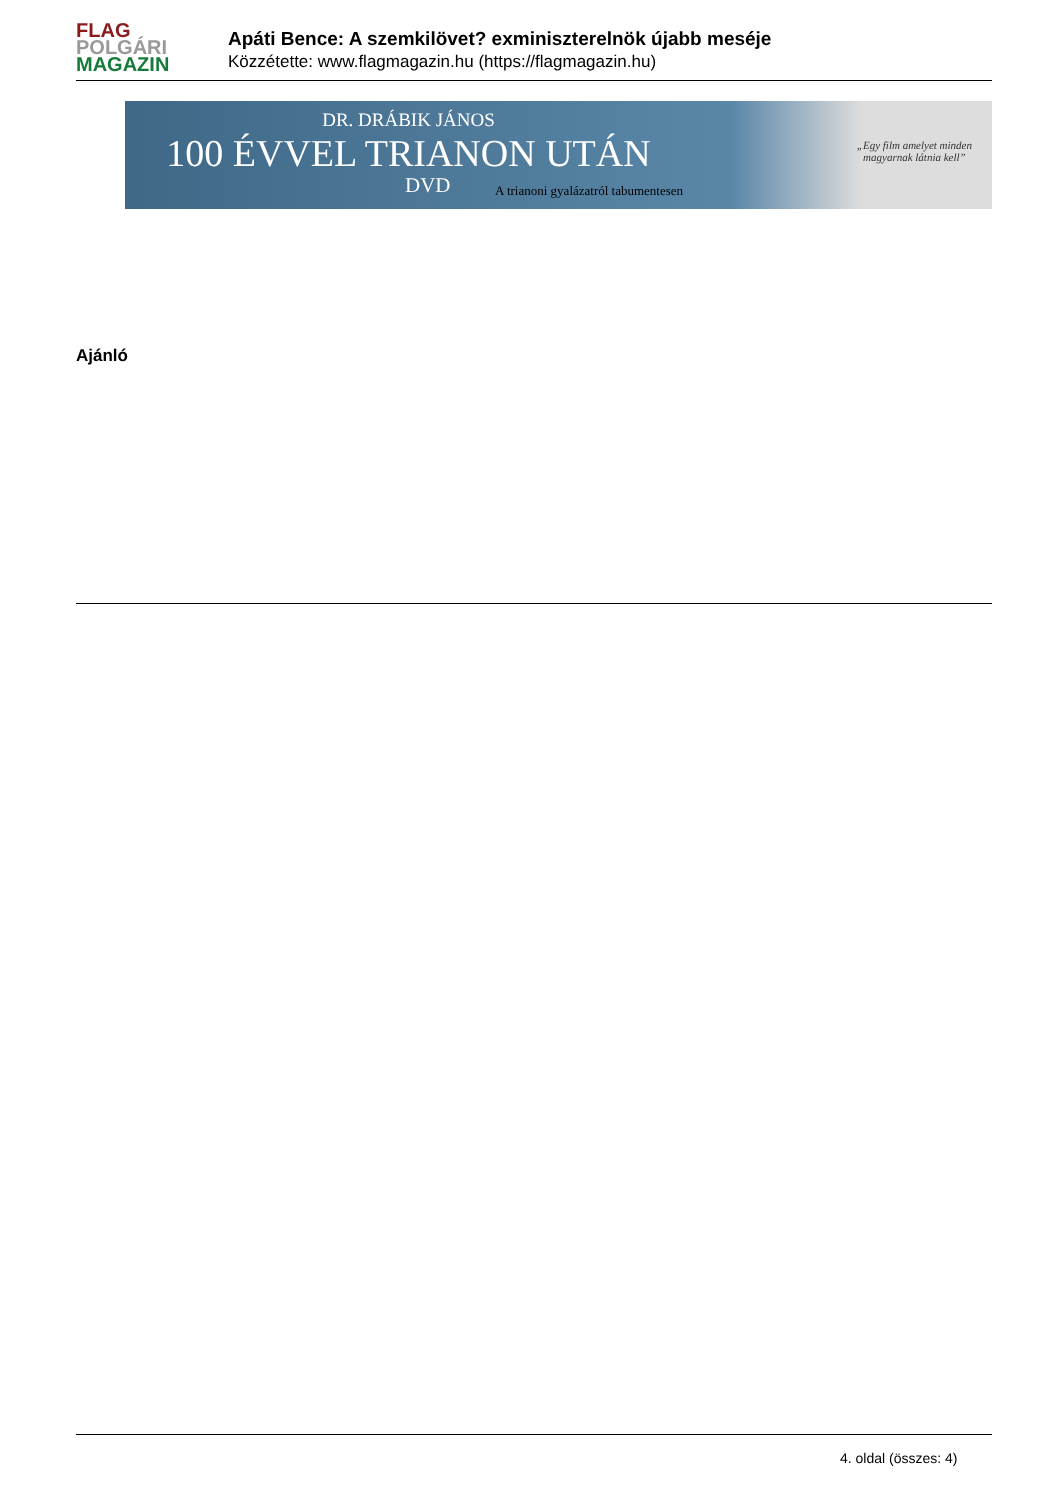FLAG
POLGÁRI
MAGAZIN
Apáti Bence: A szemkilövet? exminiszterelnök újabb meséje
Közzétette: www.flagmagazin.hu (https://flagmagazin.hu)
DR. DRÁBIK JÁNOS
100 ÉVVEL TRIANON UTÁN
DVD
A trianoni gyalázatról tabumentesen
„Egy film amelyet minden
magyarnak látnia kell”
Ajánló
4. oldal (összes: 4)